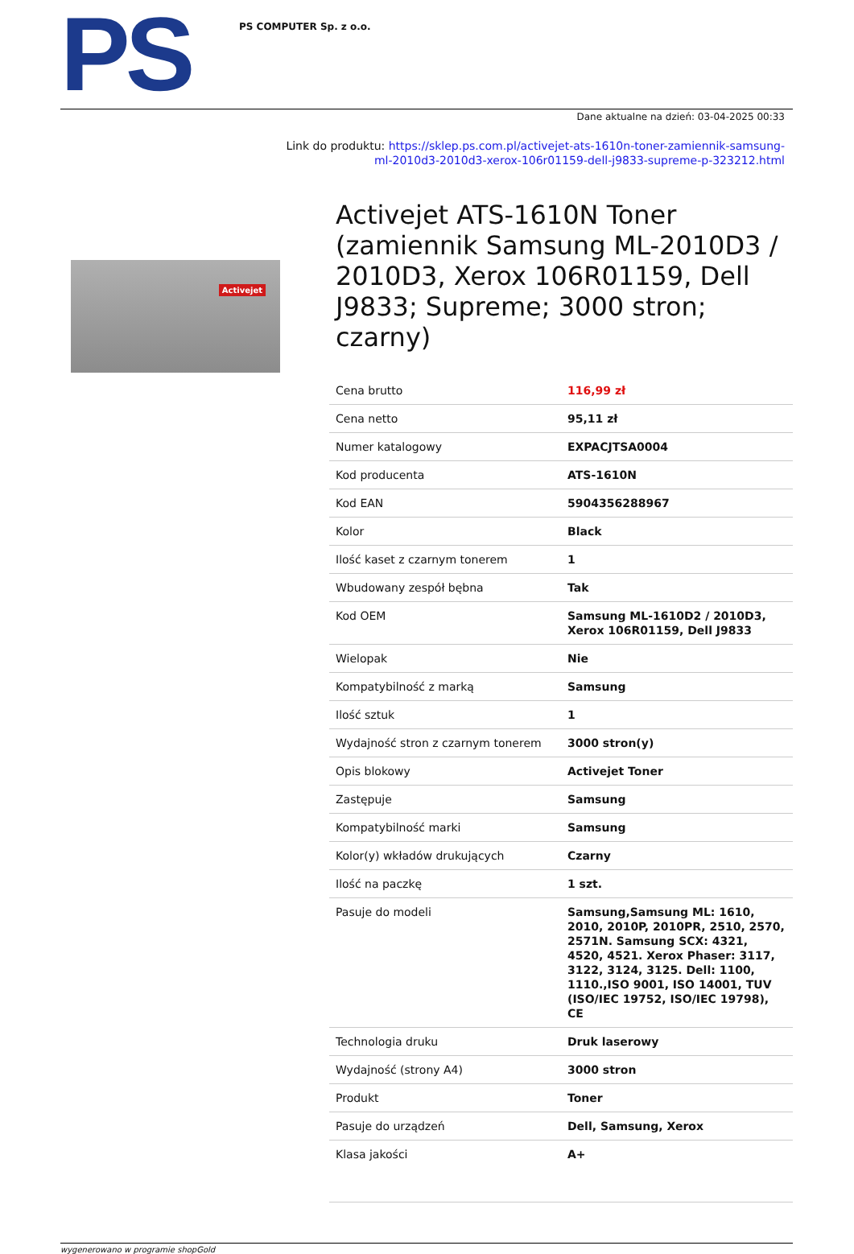PS
PS COMPUTER Sp. z o.o.
Dane aktualne na dzień: 03-04-2025 00:33
Link do produktu: https://sklep.ps.com.pl/activejet-ats-1610n-toner-zamiennik-samsung-
ml-2010d3-2010d3-xerox-106r01159-dell-j9833-supreme-p-323212.html
Activejet
Activejet ATS-1610N Toner (zamiennik Samsung ML-2010D3 / 2010D3, Xerox 106R01159, Dell J9833; Supreme; 3000 stron; czarny)
| Cena brutto | 116,99 zł |
| Cena netto | 95,11 zł |
| Numer katalogowy | EXPACJTSA0004 |
| Kod producenta | ATS-1610N |
| Kod EAN | 5904356288967 |
| Kolor | Black |
| Ilość kaset z czarnym tonerem | 1 |
| Wbudowany zespół bębna | Tak |
| Kod OEM | Samsung ML-1610D2 / 2010D3, Xerox 106R01159, Dell J9833 |
| Wielopak | Nie |
| Kompatybilność z marką | Samsung |
| Ilość sztuk | 1 |
| Wydajność stron z czarnym tonerem | 3000 stron(y) |
| Opis blokowy | Activejet Toner |
| Zastępuje | Samsung |
| Kompatybilność marki | Samsung |
| Kolor(y) wkładów drukujących | Czarny |
| Ilość na paczkę | 1 szt. |
| Pasuje do modeli | Samsung,Samsung ML: 1610, 2010, 2010P, 2010PR, 2510, 2570, 2571N. Samsung SCX: 4321, 4520, 4521. Xerox Phaser: 3117, 3122, 3124, 3125. Dell: 1100, 1110.,ISO 9001, ISO 14001, TUV (ISO/IEC 19752, ISO/IEC 19798), CE |
| Technologia druku | Druk laserowy |
| Wydajność (strony A4) | 3000 stron |
| Produkt | Toner |
| Pasuje do urządzeń | Dell, Samsung, Xerox |
| Klasa jakości | A+ |
wygenerowano w programie shopGold